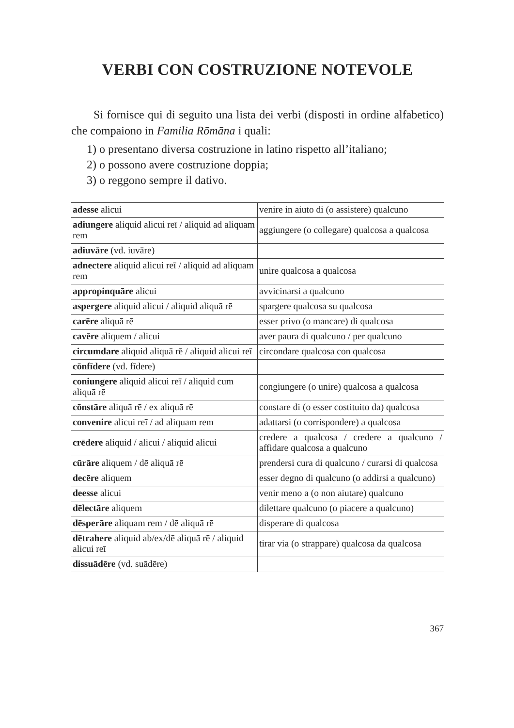VERBI CON COSTRUZIONE NOTEVOLE
Si fornisce qui di seguito una lista dei verbi (disposti in ordine alfabetico) che compaiono in Familia Rōmāna i quali:
1) o presentano diversa costruzione in latino rispetto all’italiano;
2) o possono avere costruzione doppia;
3) o reggono sempre il dativo.
| adesse alicui | venire in aiuto di (o assistere) qualcuno |
| adiungere aliquid alicui reī / aliquid ad aliquam rem | aggiungere (o collegare) qualcosa a qualcosa |
| adiuvāre (vd. iuvāre) | |
| adnectere aliquid alicui reī / aliquid ad aliquam rem | unire qualcosa a qualcosa |
| appropinquāre alicui | avvicinarsi a qualcuno |
| aspergere aliquid alicui / aliquid aliquā rē | spargere qualcosa su qualcosa |
| carēre aliquā rē | esser privo (o mancare) di qualcosa |
| cavēre aliquem / alicui | aver paura di qualcuno / per qualcuno |
| circumdare aliquid aliquā rē / aliquid alicui reī | circondare qualcosa con qualcosa |
| cōnfīdere (vd. fīdere) | |
| coniungere aliquid alicui reī / aliquid cum aliquā rē | congiungere (o unire) qualcosa a qualcosa |
| cōnstāre aliquā rē / ex aliquā rē | constare di (o esser costituito da) qualcosa |
| convenire alicui reī / ad aliquam rem | adattarsi (o corrispondere) a qualcosa |
| crēdere aliquid / alicui / aliquid alicui | credere a qualcosa / credere a qualcuno / affidare qualcosa a qualcuno |
| cūrāre aliquem / dē aliquā rē | prendersi cura di qualcuno / curarsi di qualcosa |
| decēre aliquem | esser degno di qualcuno (o addirsi a qualcuno) |
| deesse alicui | venir meno a (o non aiutare) qualcuno |
| dēlectāre aliquem | dilettare qualcuno (o piacere a qualcuno) |
| dēsperāre aliquam rem / dē aliquā rē | disperare di qualcosa |
| dētrahere aliquid ab/ex/dē aliquā rē / aliquid alicui reī | tirar via (o strappare) qualcosa da qualcosa |
| dissuādēre (vd. suādēre) | |
367